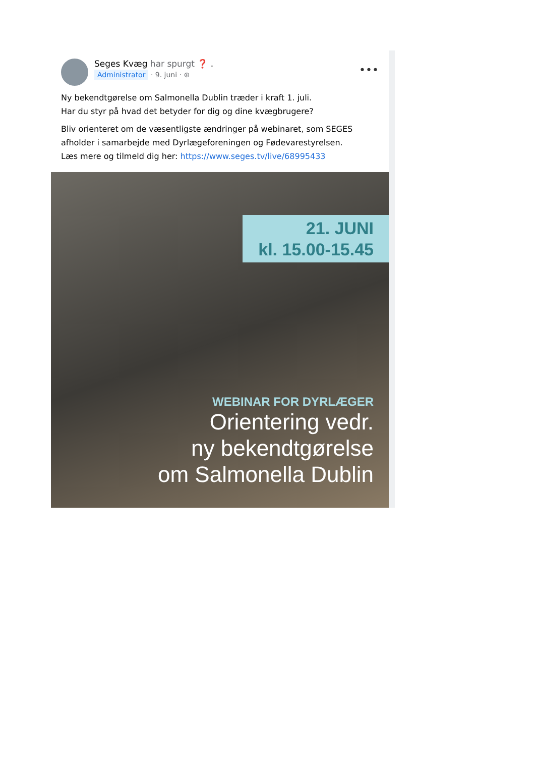Seges Kvæg har spurgt ❓ .
Administrator · 9. juni · ⊕
•••
Ny bekendtgørelse om Salmonella Dublin træder i kraft 1. juli.
Har du styr på hvad det betyder for dig og dine kvægbrugere?
Bliv orienteret om de væsentligste ændringer på webinaret, som SEGES afholder i samarbejde med Dyrlægeforeningen og Fødevarestyrelsen.
Læs mere og tilmeld dig her: https://www.seges.tv/live/68995433
21. JUNI
kl. 15.00-15.45
WEBINAR FOR DYRLÆGER
Orientering vedr.
ny bekendtgørelse
om Salmonella Dublin